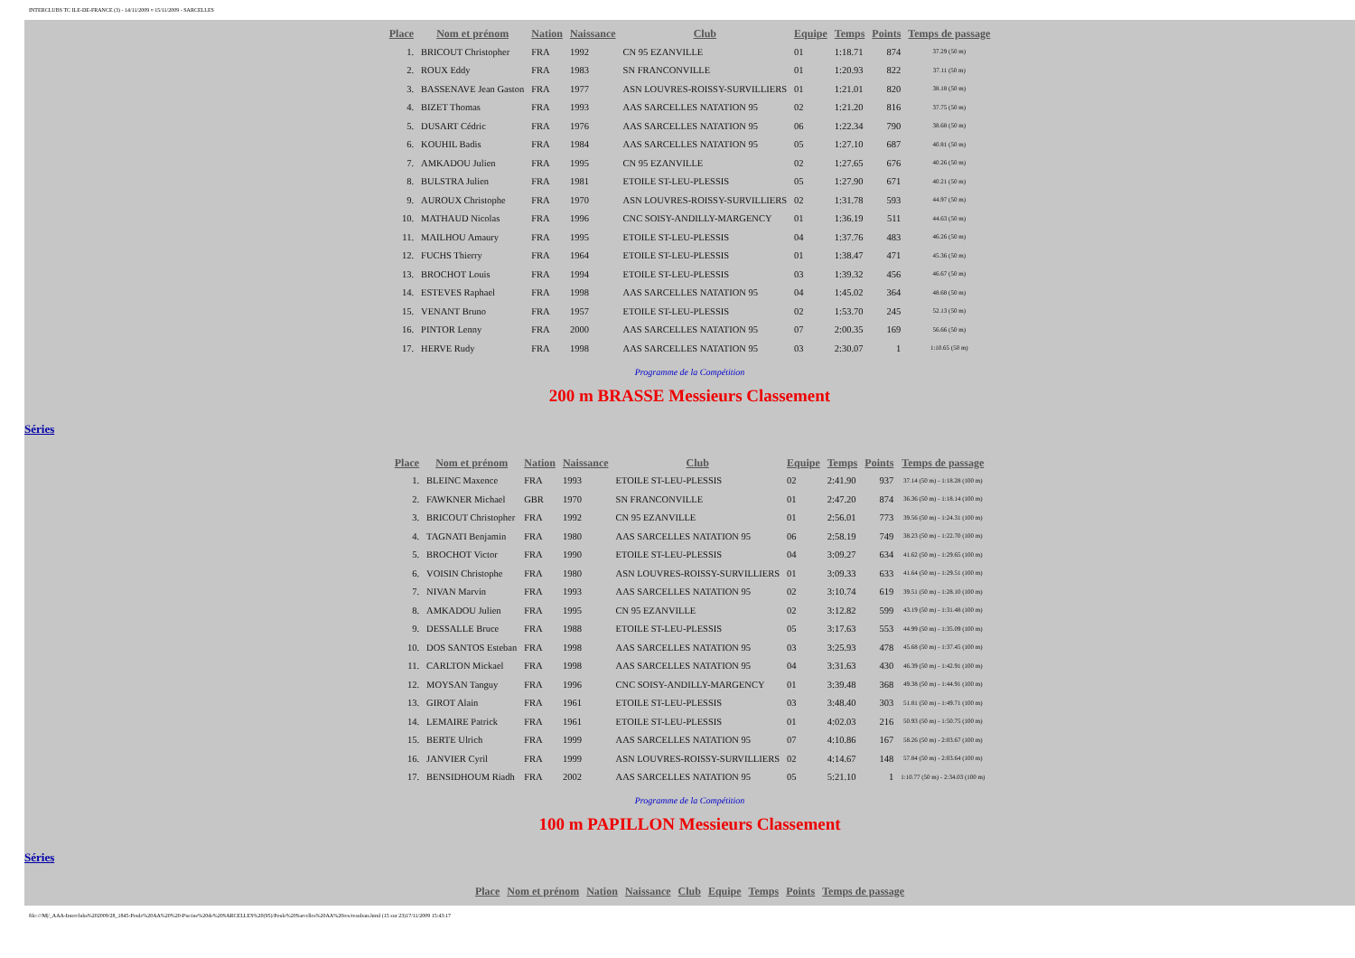INTERCLUBS TC ILE-DE-FRANCE (3) - 14/11/2009 ¤ 15/11/2009 - SARCELLES
| Place | Nom et prénom | Nation | Naissance | Club | Equipe | Temps | Points | Temps de passage |
| --- | --- | --- | --- | --- | --- | --- | --- | --- |
| 1. | BRICOUT Christopher | FRA | 1992 | CN 95 EZANVILLE | 01 | 1:18.71 | 874 | 37.29 (50 m) |
| 2. | ROUX Eddy | FRA | 1983 | SN FRANCONVILLE | 01 | 1:20.93 | 822 | 37.11 (50 m) |
| 3. | BASSENAVE Jean Gaston | FRA | 1977 | ASN LOUVRES-ROISSY-SURVILLIERS | 01 | 1:21.01 | 820 | 38.18 (50 m) |
| 4. | BIZET Thomas | FRA | 1993 | AAS SARCELLES NATATION 95 | 02 | 1:21.20 | 816 | 37.75 (50 m) |
| 5. | DUSART Cédric | FRA | 1976 | AAS SARCELLES NATATION 95 | 06 | 1:22.34 | 790 | 38.68 (50 m) |
| 6. | KOUHIL Badis | FRA | 1984 | AAS SARCELLES NATATION 95 | 05 | 1:27.10 | 687 | 40.81 (50 m) |
| 7. | AMKADOU Julien | FRA | 1995 | CN 95 EZANVILLE | 02 | 1:27.65 | 676 | 40.26 (50 m) |
| 8. | BULSTRA Julien | FRA | 1981 | ETOILE ST-LEU-PLESSIS | 05 | 1:27.90 | 671 | 40.21 (50 m) |
| 9. | AUROUX Christophe | FRA | 1970 | ASN LOUVRES-ROISSY-SURVILLIERS | 02 | 1:31.78 | 593 | 44.97 (50 m) |
| 10. | MATHAUD Nicolas | FRA | 1996 | CNC SOISY-ANDILLY-MARGENCY | 01 | 1:36.19 | 511 | 44.63 (50 m) |
| 11. | MAILHOU Amaury | FRA | 1995 | ETOILE ST-LEU-PLESSIS | 04 | 1:37.76 | 483 | 46.26 (50 m) |
| 12. | FUCHS Thierry | FRA | 1964 | ETOILE ST-LEU-PLESSIS | 01 | 1:38.47 | 471 | 45.36 (50 m) |
| 13. | BROCHOT Louis | FRA | 1994 | ETOILE ST-LEU-PLESSIS | 03 | 1:39.32 | 456 | 46.67 (50 m) |
| 14. | ESTEVES Raphael | FRA | 1998 | AAS SARCELLES NATATION 95 | 04 | 1:45.02 | 364 | 48.68 (50 m) |
| 15. | VENANT Bruno | FRA | 1957 | ETOILE ST-LEU-PLESSIS | 02 | 1:53.70 | 245 | 52.13 (50 m) |
| 16. | PINTOR Lenny | FRA | 2000 | AAS SARCELLES NATATION 95 | 07 | 2:00.35 | 169 | 56.66 (50 m) |
| 17. | HERVE Rudy | FRA | 1998 | AAS SARCELLES NATATION 95 | 03 | 2:30.07 | 1 | 1:10.65 (50 m) |
Programme de la Compétition
200 m BRASSE Messieurs Classement
Séries
| Place | Nom et prénom | Nation | Naissance | Club | Equipe | Temps | Points | Temps de passage |
| --- | --- | --- | --- | --- | --- | --- | --- | --- |
| 1. | BLEINC Maxence | FRA | 1993 | ETOILE ST-LEU-PLESSIS | 02 | 2:41.90 | 937 | 37.14 (50 m) - 1:18.28 (100 m) |
| 2. | FAWKNER Michael | GBR | 1970 | SN FRANCONVILLE | 01 | 2:47.20 | 874 | 36.36 (50 m) - 1:18.14 (100 m) |
| 3. | BRICOUT Christopher | FRA | 1992 | CN 95 EZANVILLE | 01 | 2:56.01 | 773 | 39.56 (50 m) - 1:24.31 (100 m) |
| 4. | TAGNATI Benjamin | FRA | 1980 | AAS SARCELLES NATATION 95 | 06 | 2:58.19 | 749 | 38.23 (50 m) - 1:22.70 (100 m) |
| 5. | BROCHOT Victor | FRA | 1990 | ETOILE ST-LEU-PLESSIS | 04 | 3:09.27 | 634 | 41.62 (50 m) - 1:29.65 (100 m) |
| 6. | VOISIN Christophe | FRA | 1980 | ASN LOUVRES-ROISSY-SURVILLIERS | 01 | 3:09.33 | 633 | 41.64 (50 m) - 1:29.51 (100 m) |
| 7. | NIVAN Marvin | FRA | 1993 | AAS SARCELLES NATATION 95 | 02 | 3:10.74 | 619 | 39.51 (50 m) - 1:28.10 (100 m) |
| 8. | AMKADOU Julien | FRA | 1995 | CN 95 EZANVILLE | 02 | 3:12.82 | 599 | 43.19 (50 m) - 1:31.48 (100 m) |
| 9. | DESSALLE Bruce | FRA | 1988 | ETOILE ST-LEU-PLESSIS | 05 | 3:17.63 | 553 | 44.99 (50 m) - 1:35.09 (100 m) |
| 10. | DOS SANTOS Esteban | FRA | 1998 | AAS SARCELLES NATATION 95 | 03 | 3:25.93 | 478 | 45.68 (50 m) - 1:37.45 (100 m) |
| 11. | CARLTON Mickael | FRA | 1998 | AAS SARCELLES NATATION 95 | 04 | 3:31.63 | 430 | 46.39 (50 m) - 1:42.91 (100 m) |
| 12. | MOYSAN Tanguy | FRA | 1996 | CNC SOISY-ANDILLY-MARGENCY | 01 | 3:39.48 | 368 | 49.38 (50 m) - 1:44.91 (100 m) |
| 13. | GIROT Alain | FRA | 1961 | ETOILE ST-LEU-PLESSIS | 03 | 3:48.40 | 303 | 51.81 (50 m) - 1:49.71 (100 m) |
| 14. | LEMAIRE Patrick | FRA | 1961 | ETOILE ST-LEU-PLESSIS | 01 | 4:02.03 | 216 | 50.93 (50 m) - 1:50.75 (100 m) |
| 15. | BERTE Ulrich | FRA | 1999 | AAS SARCELLES NATATION 95 | 07 | 4:10.86 | 167 | 58.26 (50 m) - 2:03.67 (100 m) |
| 16. | JANVIER Cyril | FRA | 1999 | ASN LOUVRES-ROISSY-SURVILLIERS | 02 | 4:14.67 | 148 | 57.84 (50 m) - 2:03.64 (100 m) |
| 17. | BENSIDHOUM Riadh | FRA | 2002 | AAS SARCELLES NATATION 95 | 05 | 5:21.10 | 1 | 1:10.77 (50 m) - 2:34.03 (100 m) |
Programme de la Compétition
100 m PAPILLON Messieurs Classement
Séries
| Place | Nom et prénom | Nation | Naissance | Club | Equipe | Temps | Points | Temps de passage |
| --- | --- | --- | --- | --- | --- | --- | --- | --- |
file:///M|/_AAA-Interclubs%202009/28_1845-Poule%20AA%20%20-Piscine%20de%20SARCELLES%20(95)/Poule%20Sarcelles%20AA%20res/resultats.html (15 sur 23)17/11/2009 15:43:17